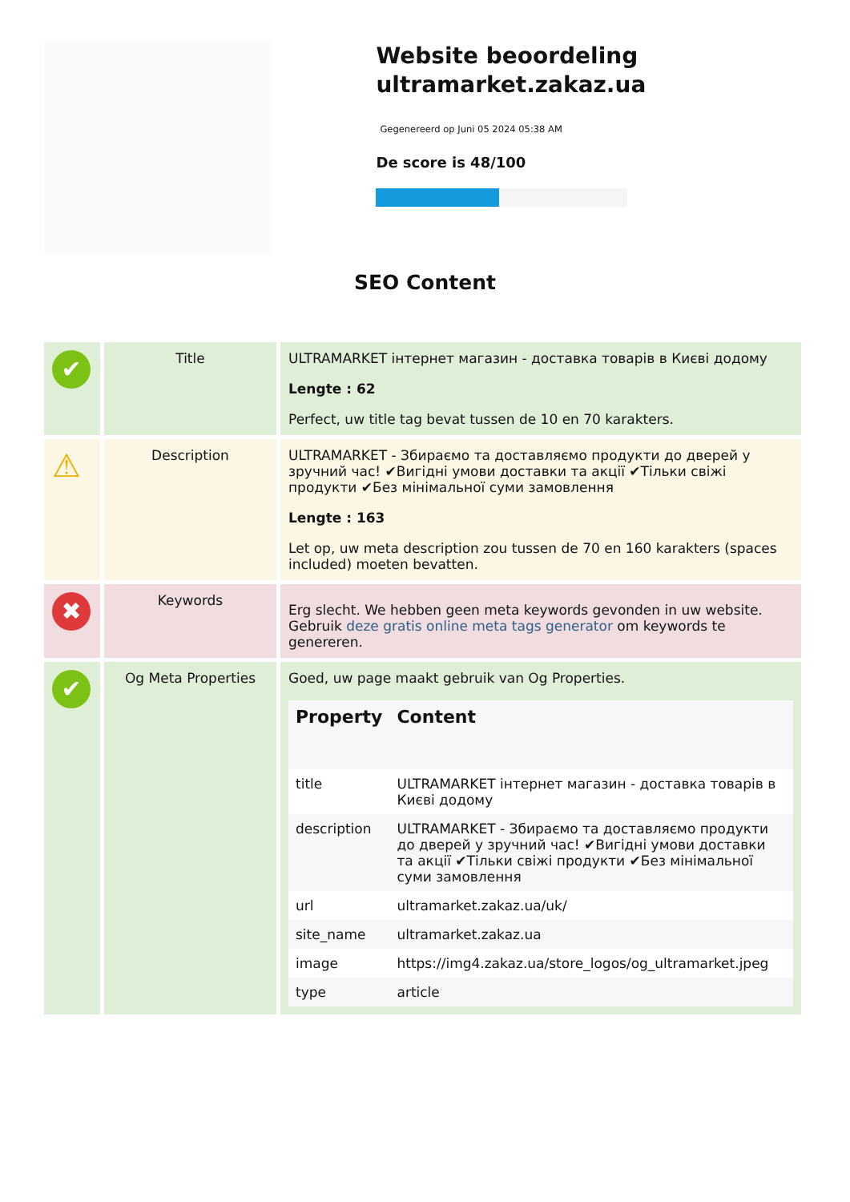Website beoordeling ultramarket.zakaz.ua
Gegenereerd op Juni 05 2024 05:38 AM
De score is 48/100
SEO Content
| ✔ | Title | ULTRAMARKET інтернет магазин - доставка товарів в Києві додому Lengte : 62 Perfect, uw title tag bevat tussen de 10 en 70 karakters. |
| ⚠ | Description | ULTRAMARKET - Збираємо та доставляємо продукти до дверей у зручний час! ✔Вигідні умови доставки та акції ✔Тільки свіжі продукти ✔Без мінімальної суми замовлення Lengte : 163 Let op, uw meta description zou tussen de 70 en 160 karakters (spaces included) moeten bevatten. |
| ✖ | Keywords | Erg slecht. We hebben geen meta keywords gevonden in uw website. Gebruik deze gratis online meta tags generator om keywords te genereren. |
| ✔ | Og Meta Properties | Goed, uw page maakt gebruik van Og Properties. / Property / Content / / --- / --- / / title / ULTRAMARKET інтернет магазин - доставка товарів в Києві додому / / description / ULTRAMARKET - Збираємо та доставляємо продукти до дверей у зручний час! ✔Вигідні умови доставки та акції ✔Тільки свіжі продукти ✔Без мінімальної суми замовлення / / url / ultramarket.zakaz.ua/uk/ / / site_name / ultramarket.zakaz.ua / / image / https://img4.zakaz.ua/store_logos/og_ultramarket.jpeg / / type / article / |